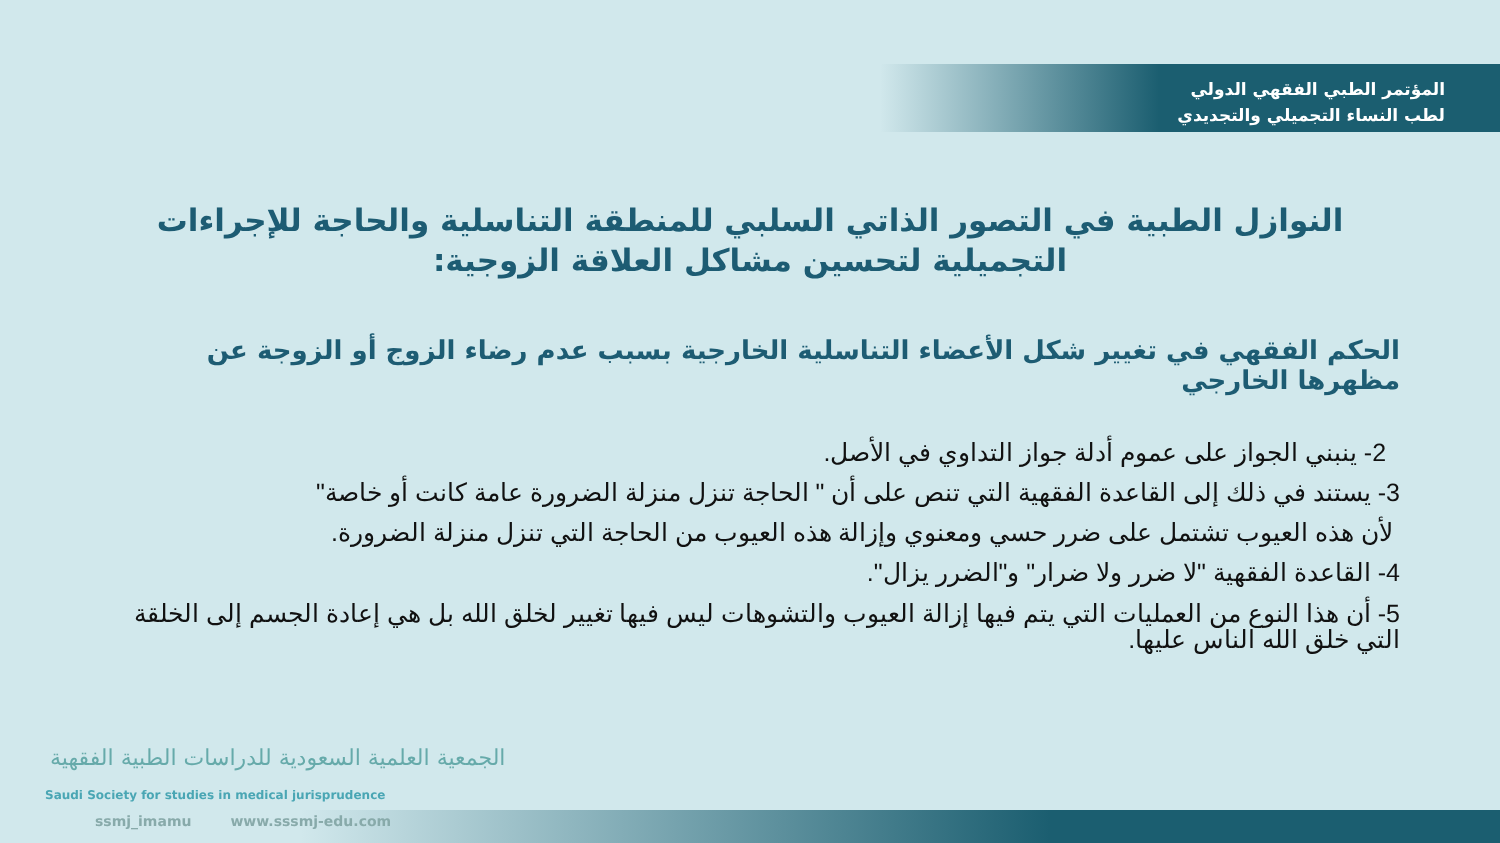المؤتمر الطبي الفقهي الدولي
لطب النساء التجميلي والتجديدي
النوازل الطبية في التصور الذاتي السلبي للمنطقة التناسلية والحاجة للإجراءات التجميلية لتحسين مشاكل العلاقة الزوجية:
الحكم الفقهي في تغيير شكل الأعضاء التناسلية الخارجية بسبب عدم رضاء الزوج أو الزوجة عن مظهرها الخارجي
2- ينبني الجواز على عموم أدلة جواز التداوي في الأصل.
3- يستند في ذلك إلى القاعدة الفقهية التي تنص على أن " الحاجة تنزل منزلة الضرورة عامة كانت أو خاصة"
لأن هذه العيوب تشتمل على ضرر حسي ومعنوي وإزالة هذه العيوب من الحاجة التي تنزل منزلة الضرورة.
4- القاعدة الفقهية "لا ضرر ولا ضرار" و"الضرر يزال".
5- أن هذا النوع من العمليات التي يتم فيها إزالة العيوب والتشوهات ليس فيها تغيير لخلق الله بل هي إعادة الجسم إلى الخلقة التي خلق الله الناس عليها.
الجمعية العلمية السعودية للدراسات الطبية الفقهية
Saudi Society for studies in medical jurisprudence
ssmj_imamu www.sssmj-edu.com